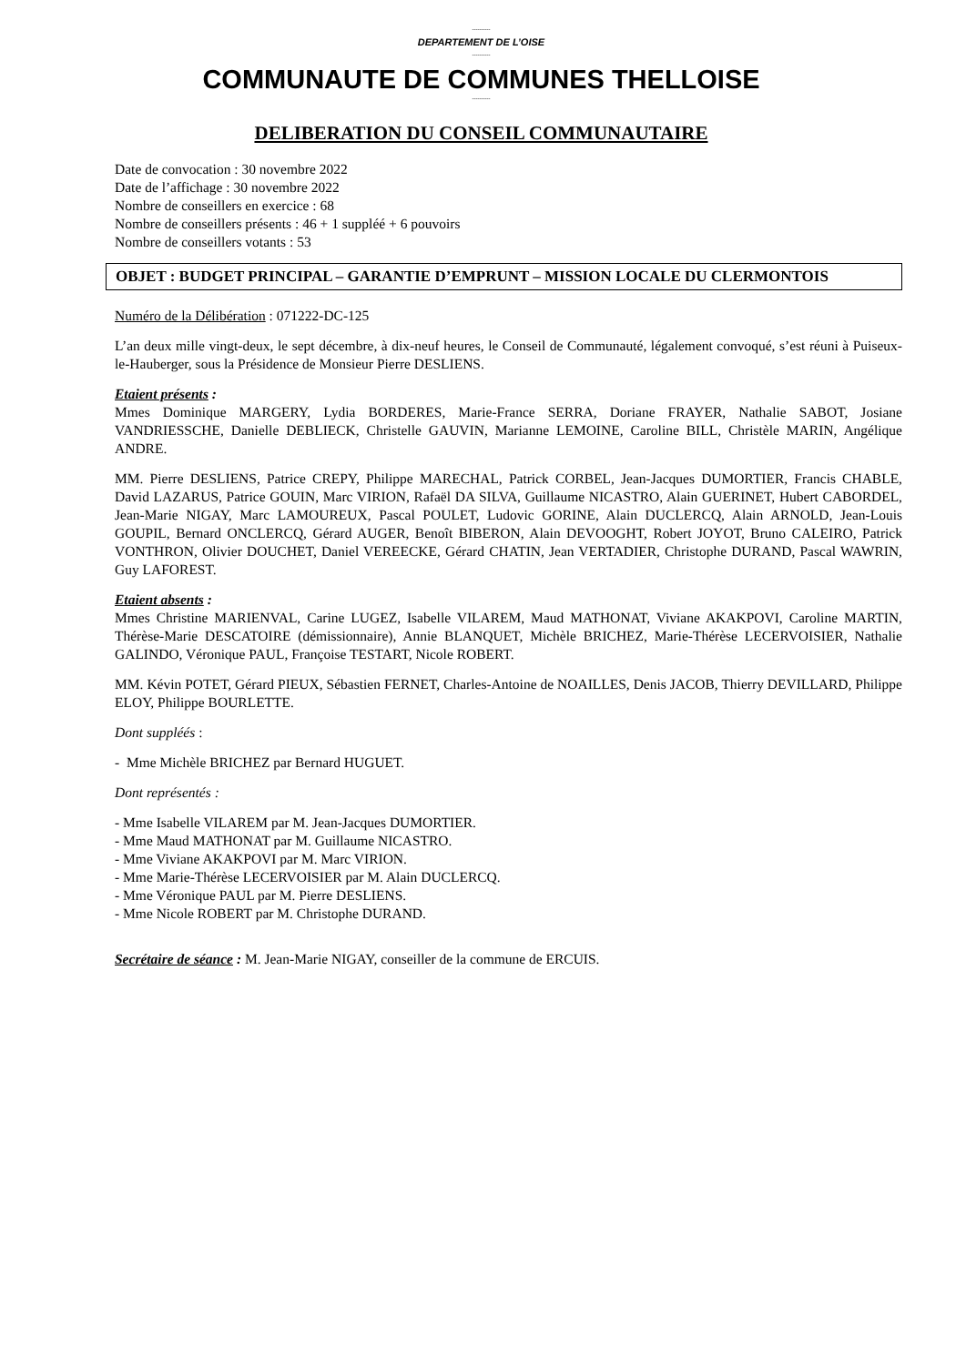----------
DEPARTEMENT DE L’OISE
----------
COMMUNAUTE DE COMMUNES THELLOISE
----------
DELIBERATION DU CONSEIL COMMUNAUTAIRE
Date de convocation : 30 novembre 2022
Date de l’affichage : 30 novembre 2022
Nombre de conseillers en exercice : 68
Nombre de conseillers présents : 46 + 1 suppléé + 6 pouvoirs
Nombre de conseillers votants : 53
OBJET : BUDGET PRINCIPAL – GARANTIE D’EMPRUNT – MISSION LOCALE DU CLERMONTOIS
Numéro de la Délibération : 071222-DC-125
L’an deux mille vingt-deux, le sept décembre, à dix-neuf heures, le Conseil de Communauté, légalement convoqué, s’est réuni à Puiseux-le-Hauberger, sous la Présidence de Monsieur Pierre DESLIENS.
Etaient présents :
Mmes Dominique MARGERY, Lydia BORDERES, Marie-France SERRA, Doriane FRAYER, Nathalie SABOT, Josiane VANDRIESSCHE, Danielle DEBLIECK, Christelle GAUVIN, Marianne LEMOINE, Caroline BILL, Christèle MARIN, Angélique ANDRE.
MM. Pierre DESLIENS, Patrice CREPY, Philippe MARECHAL, Patrick CORBEL, Jean-Jacques DUMORTIER, Francis CHABLE, David LAZARUS, Patrice GOUIN, Marc VIRION, Rafaël DA SILVA, Guillaume NICASTRO, Alain GUERINET, Hubert CABORDEL, Jean-Marie NIGAY, Marc LAMOUREUX, Pascal POULET, Ludovic GORINE, Alain DUCLERCQ, Alain ARNOLD, Jean-Louis GOUPIL, Bernard ONCLERCQ, Gérard AUGER, Benoît BIBERON, Alain DEVOOGHT, Robert JOYOT, Bruno CALEIRO, Patrick VONTHRON, Olivier DOUCHET, Daniel VEREECKE, Gérard CHATIN, Jean VERTADIER, Christophe DURAND, Pascal WAWRIN, Guy LAFOREST.
Etaient absents :
Mmes Christine MARIENVAL, Carine LUGEZ, Isabelle VILAREM, Maud MATHONAT, Viviane AKAKPOVI, Caroline MARTIN, Thérèse-Marie DESCATOIRE (démissionnaire), Annie BLANQUET, Michèle BRICHEZ, Marie-Thérèse LECERVOISIER, Nathalie GALINDO, Véronique PAUL, Françoise TESTART, Nicole ROBERT.
MM. Kévin POTET, Gérard PIEUX, Sébastien FERNET, Charles-Antoine de NOAILLES, Denis JACOB, Thierry DEVILLARD, Philippe ELOY, Philippe BOURLETTE.
Dont suppléés :
- Mme Michèle BRICHEZ par Bernard HUGUET.
Dont représentés :
- Mme Isabelle VILAREM par M. Jean-Jacques DUMORTIER.
- Mme Maud MATHONAT par M. Guillaume NICASTRO.
- Mme Viviane AKAKPOVI par M. Marc VIRION.
- Mme Marie-Thérèse LECERVOISIER par M. Alain DUCLERCQ.
- Mme Véronique PAUL par M. Pierre DESLIENS.
- Mme Nicole ROBERT par M. Christophe DURAND.
Secrétaire de séance : M. Jean-Marie NIGAY, conseiller de la commune de ERCUIS.